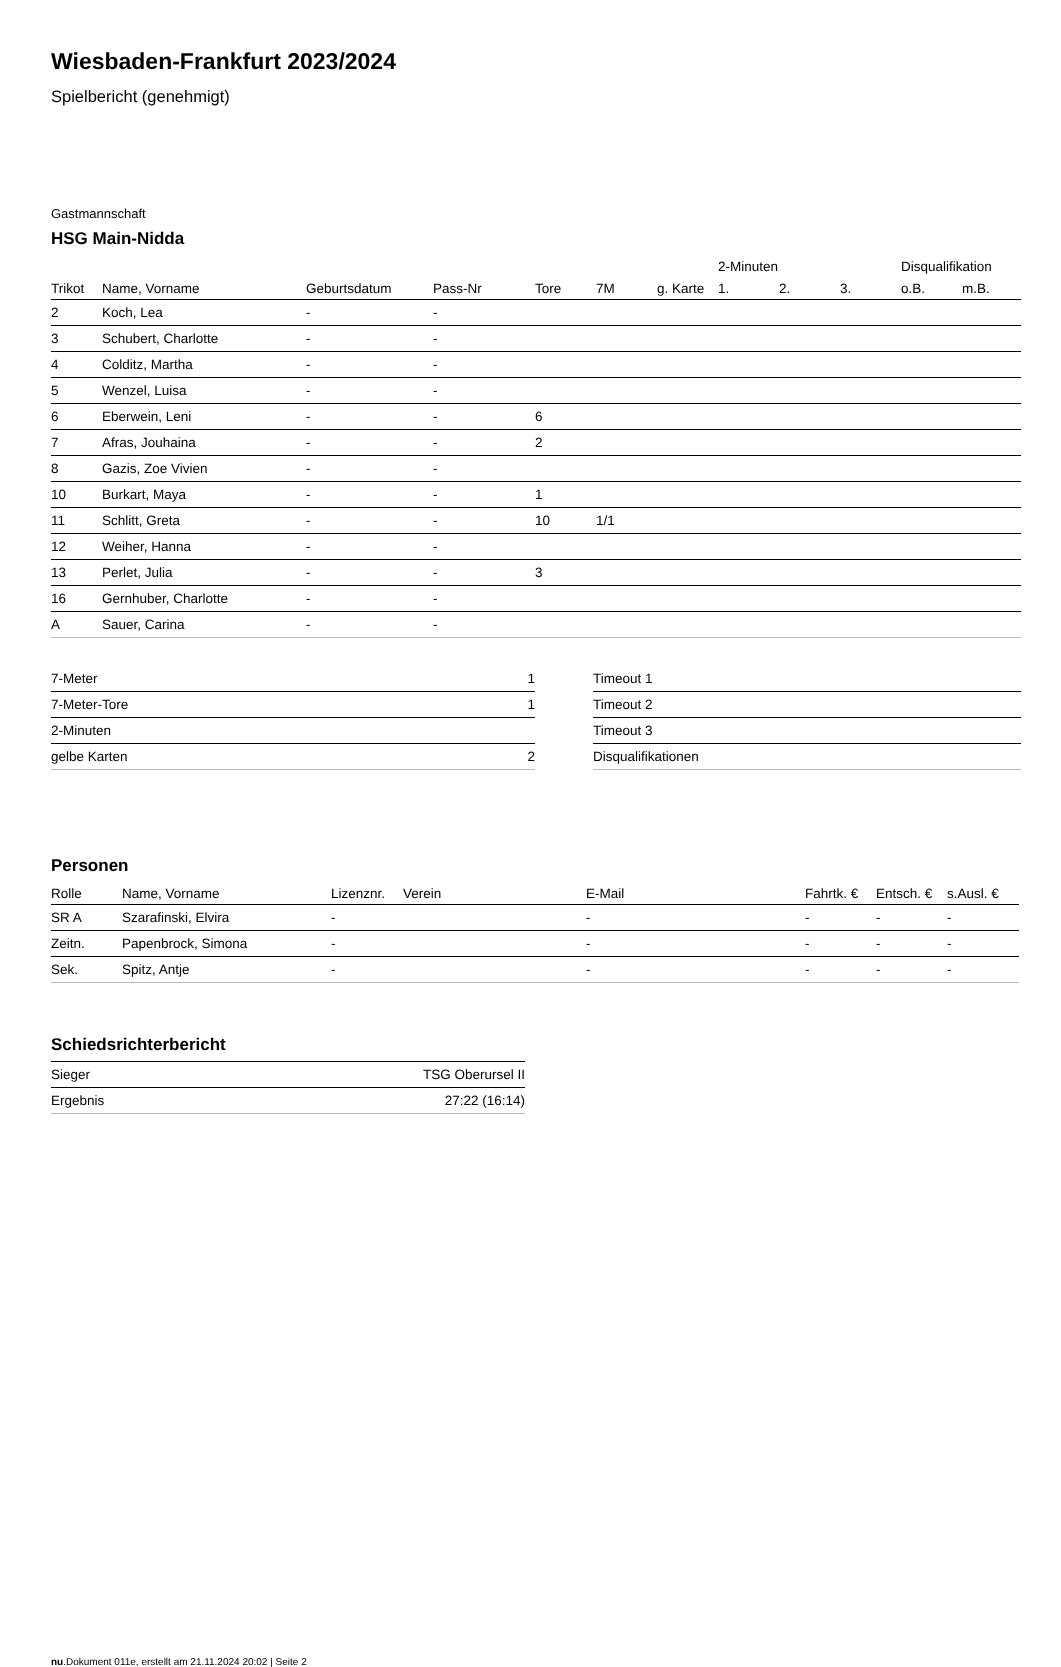Wiesbaden-Frankfurt 2023/2024
Spielbericht (genehmigt)
Gastmannschaft
HSG Main-Nidda
| | | | | | | | 2-Minuten | | | Disqualifikation | |
| --- | --- | --- | --- | --- | --- | --- | --- | --- | --- | --- | --- |
| Trikot | Name, Vorname | Geburtsdatum | Pass-Nr | Tore | 7M | g. Karte | 1. | 2. | 3. | o.B. | m.B. |
| 2 | Koch, Lea | - | - | | | | | | | | |
| 3 | Schubert, Charlotte | - | - | | | | | | | | |
| 4 | Colditz, Martha | - | - | | | | | | | | |
| 5 | Wenzel, Luisa | - | - | | | | | | | | |
| 6 | Eberwein, Leni | - | - | 6 | | | | | | | |
| 7 | Afras, Jouhaina | - | - | 2 | | | | | | | |
| 8 | Gazis, Zoe Vivien | - | - | | | | | | | | |
| 10 | Burkart, Maya | - | - | 1 | | | | | | | |
| 11 | Schlitt, Greta | - | - | 10 | 1/1 | | | | | | |
| 12 | Weiher, Hanna | - | - | | | | | | | | |
| 13 | Perlet, Julia | - | - | 3 | | | | | | | |
| 16 | Gernhuber, Charlotte | - | - | | | | | | | | |
| A | Sauer, Carina | - | - | | | | | | | | |
| 7-Meter | 1 |
| 7-Meter-Tore | 1 |
| 2-Minuten | |
| gelbe Karten | 2 |
| Timeout 1 |
| Timeout 2 |
| Timeout 3 |
| Disqualifikationen |
Personen
| Rolle | Name, Vorname | Lizenznr. | Verein | E-Mail | Fahrtk. € | Entsch. € | s.Ausl. € |
| --- | --- | --- | --- | --- | --- | --- | --- |
| SR A | Szarafinski, Elvira | - | | - | - | - | - |
| Zeitn. | Papenbrock, Simona | - | | - | - | - | - |
| Sek. | Spitz, Antje | - | | - | - | - | - |
Schiedsrichterbericht
| Sieger | TSG Oberursel II |
| Ergebnis | 27:22 (16:14) |
nu.Dokument 011e, erstellt am 21.11.2024 20:02 | Seite 2